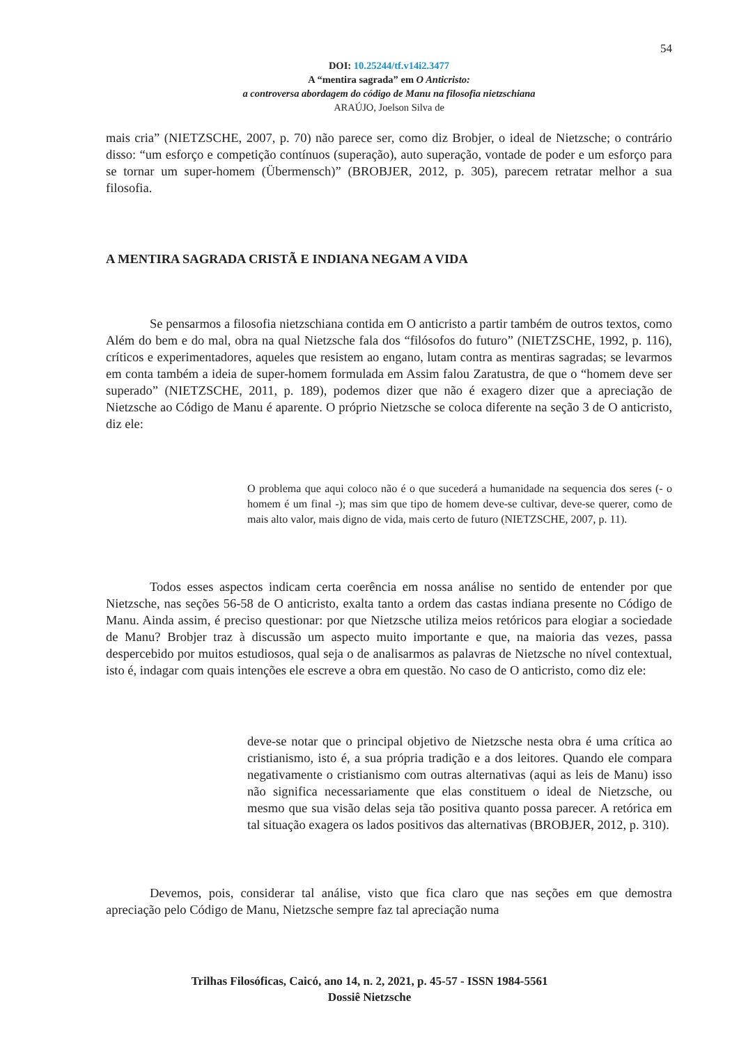54
DOI: 10.25244/tf.v14i2.3477
A “mentira sagrada” em O Anticristo:
a controversa abordagem do código de Manu na filosofia nietzschiana
ARAÚJO, Joelson Silva de
mais cria” (NIETZSCHE, 2007, p. 70) não parece ser, como diz Brobjer, o ideal de Nietzsche; o contrário disso: “um esforço e competição contínuos (superação), auto superação, vontade de poder e um esforço para se tornar um super-homem (Übermensch)” (BROBJER, 2012, p. 305), parecem retratar melhor a sua filosofia.
A MENTIRA SAGRADA CRISTÃ E INDIANA NEGAM A VIDA
Se pensarmos a filosofia nietzschiana contida em O anticristo a partir também de outros textos, como Além do bem e do mal, obra na qual Nietzsche fala dos “filósofos do futuro” (NIETZSCHE, 1992, p. 116), críticos e experimentadores, aqueles que resistem ao engano, lutam contra as mentiras sagradas; se levarmos em conta também a ideia de super-homem formulada em Assim falou Zaratustra, de que o “homem deve ser superado” (NIETZSCHE, 2011, p. 189), podemos dizer que não é exagero dizer que a apreciação de Nietzsche ao Código de Manu é aparente. O próprio Nietzsche se coloca diferente na seção 3 de O anticristo, diz ele:
O problema que aqui coloco não é o que sucederá a humanidade na sequencia dos seres (- o homem é um final -); mas sim que tipo de homem deve-se cultivar, deve-se querer, como de mais alto valor, mais digno de vida, mais certo de futuro (NIETZSCHE, 2007, p. 11).
Todos esses aspectos indicam certa coerência em nossa análise no sentido de entender por que Nietzsche, nas seções 56-58 de O anticristo, exalta tanto a ordem das castas indiana presente no Código de Manu. Ainda assim, é preciso questionar: por que Nietzsche utiliza meios retóricos para elogiar a sociedade de Manu? Brobjer traz à discussão um aspecto muito importante e que, na maioria das vezes, passa despercebido por muitos estudiosos, qual seja o de analisarmos as palavras de Nietzsche no nível contextual, isto é, indagar com quais intenções ele escreve a obra em questão. No caso de O anticristo, como diz ele:
deve-se notar que o principal objetivo de Nietzsche nesta obra é uma crítica ao cristianismo, isto é, a sua própria tradição e a dos leitores. Quando ele compara negativamente o cristianismo com outras alternativas (aqui as leis de Manu) isso não significa necessariamente que elas constituem o ideal de Nietzsche, ou mesmo que sua visão delas seja tão positiva quanto possa parecer. A retórica em tal situação exagera os lados positivos das alternativas (BROBJER, 2012, p. 310).
Devemos, pois, considerar tal análise, visto que fica claro que nas seções em que demostra apreciação pelo Código de Manu, Nietzsche sempre faz tal apreciação numa
Trilhas Filosóficas, Caicó, ano 14, n. 2, 2021, p. 45-57 - ISSN 1984-5561
Dossiê Nietzsche